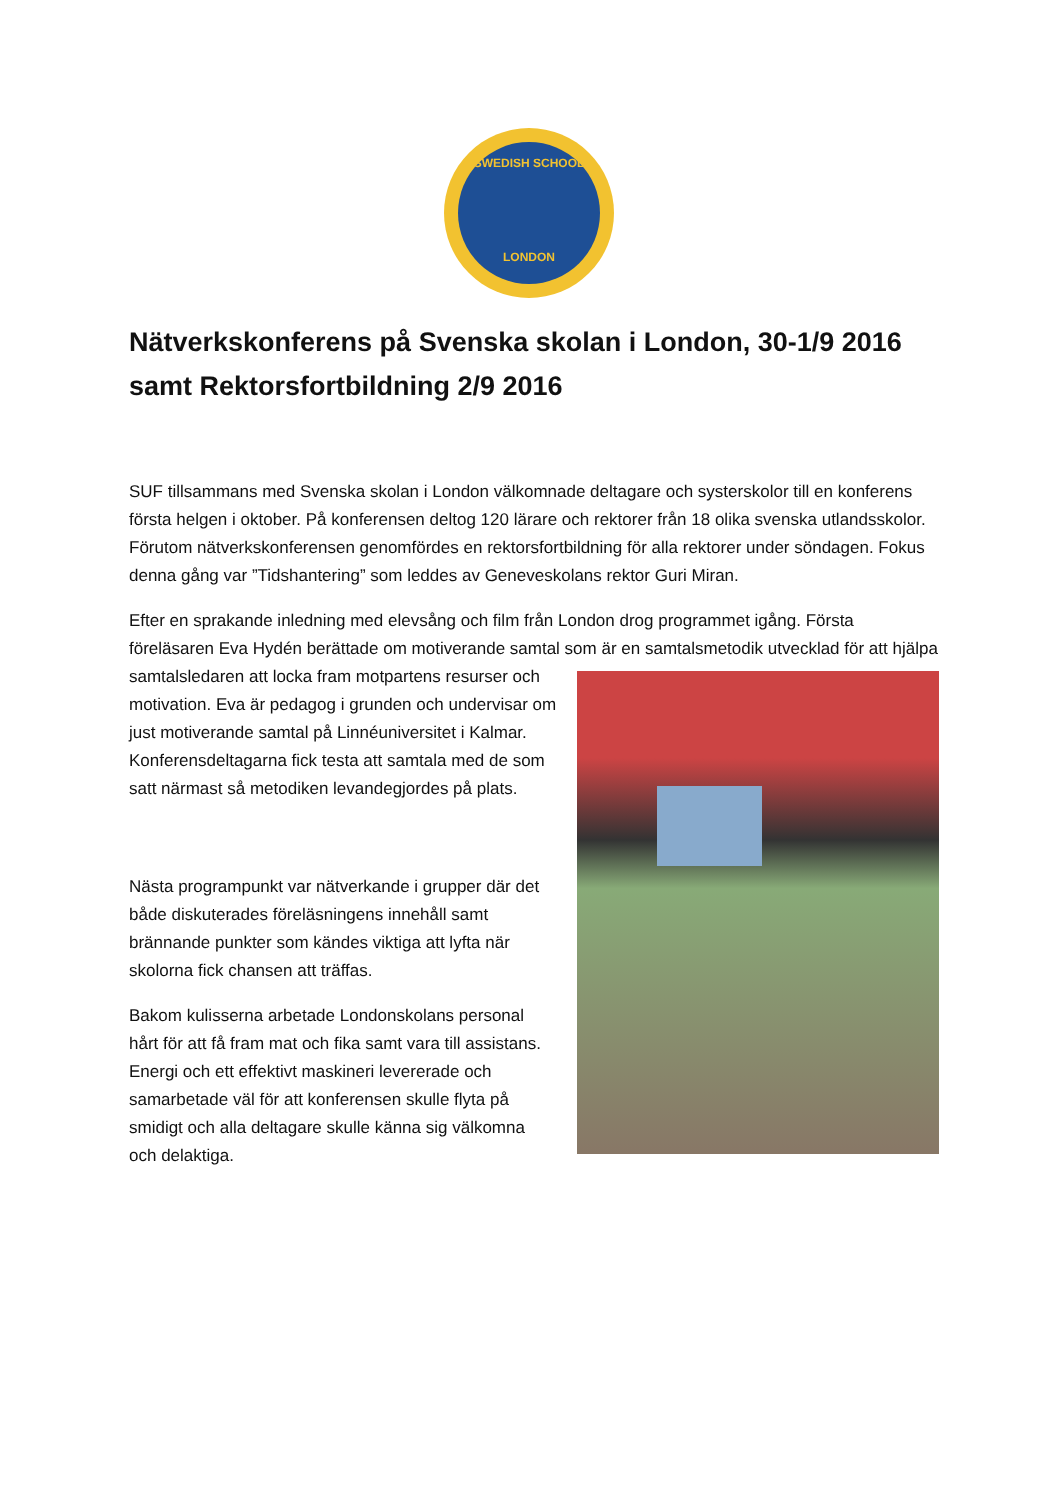SWEDISH SCHOOL
LONDON
Nätverkskonferens på Svenska skolan i London, 30-1/9 2016 samt Rektorsfortbildning 2/9 2016
SUF tillsammans med Svenska skolan i London välkomnade deltagare och systerskolor till en konferens första helgen i oktober. På konferensen deltog 120 lärare och rektorer från 18 olika svenska utlandsskolor. Förutom nätverkskonferensen genomfördes en rektorsfortbildning för alla rektorer under söndagen. Fokus denna gång var ”Tidshantering” som leddes av Geneveskolans rektor Guri Miran.
Efter en sprakande inledning med elevsång och film från London drog programmet igång. Första föreläsaren Eva Hydén berättade om motiverande samtal som är en samtalsmetodik utvecklad för att hjälpa samtalsledaren att locka fram motpartens resurser och motivation. Eva är pedagog i grunden och undervisar om just motiverande samtal på Linnéuniversitet i Kalmar. Konferensdeltagarna fick testa att samtala med de som satt närmast så metodiken levandegjordes på plats.
Nästa programpunkt var nätverkande i grupper där det både diskuterades föreläsningens innehåll samt brännande punkter som kändes viktiga att lyfta när skolorna fick chansen att träffas.
Bakom kulisserna arbetade Londonskolans personal hårt för att få fram mat och fika samt vara till assistans. Energi och ett effektivt maskineri levererade och samarbetade väl för att konferensen skulle flyta på smidigt och alla deltagare skulle känna sig välkomna och delaktiga.